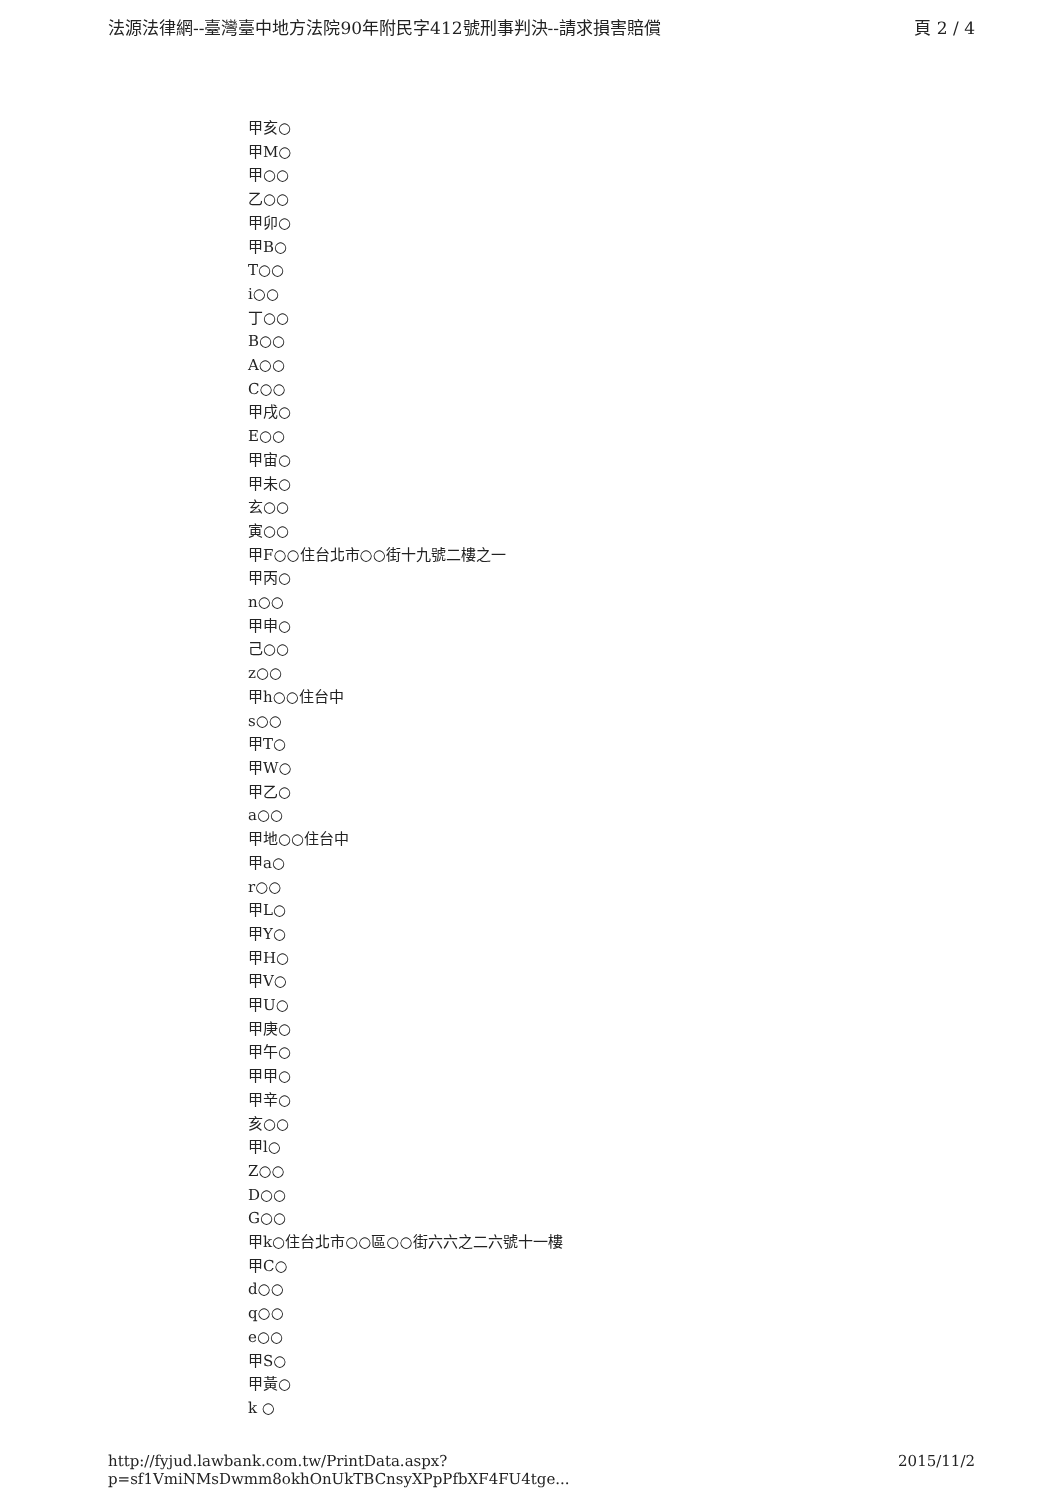法源法律網--臺灣臺中地方法院90年附民字412號刑事判決--請求損害賠償 頁 2 / 4
甲亥○
甲M○
甲○○
乙○○
甲卯○
甲B○
T○○
i○○
丁○○
B○○
A○○
C○○
甲戌○
E○○
甲宙○
甲未○
玄○○
寅○○
甲F○○住台北市○○街十九號二樓之一
甲丙○
n○○
甲申○
己○○
z○○
甲h○○住台中
s○○
甲T○
甲W○
甲乙○
a○○
甲地○○住台中
甲a○
r○○
甲L○
甲Y○
甲H○
甲V○
甲U○
甲庚○
甲午○
甲甲○
甲辛○
亥○○
甲l○
Z○○
D○○
G○○
甲k○住台北市○○區○○街六六之二六號十一樓
甲C○
d○○
q○○
e○○
甲S○
甲黃○
k ○
http://fyjud.lawbank.com.tw/PrintData.aspx?p=sf1VmiNMsDwmm8okhOnUkTBCnsyXPpPfbXF4FU4tge... 2015/11/2